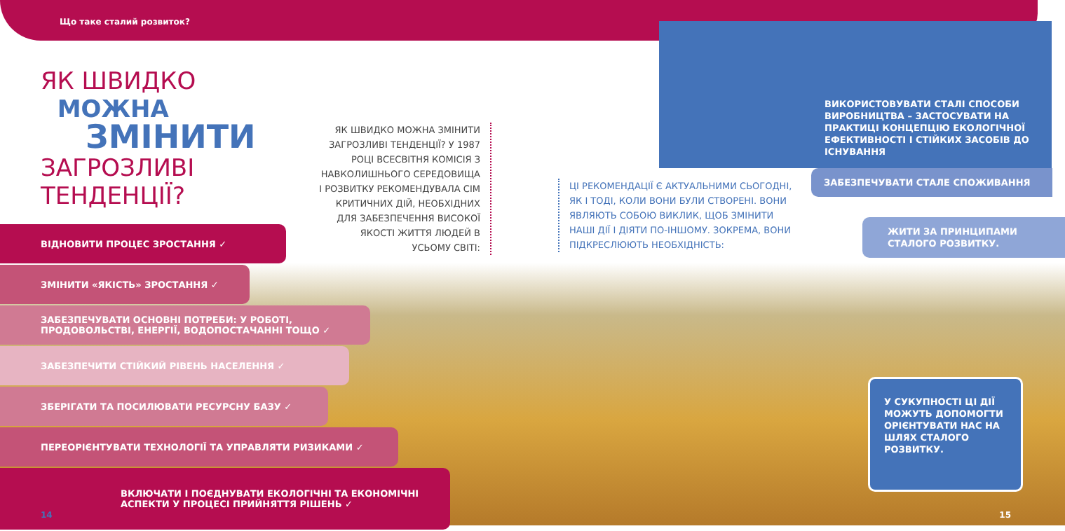Що таке сталий розвиток?
ЯК ШВИДКО
МОЖНА
ЗМІНИТИ
ЗАГРОЗЛИВІ
ТЕНДЕНЦІЇ?
ЯК ШВИДКО МОЖНА ЗМІНИТИ ЗАГРОЗЛИВІ ТЕНДЕНЦІЇ? У 1987 РОЦІ ВСЕСВІТНЯ КОМІСІЯ З НАВКОЛИШНЬОГО СЕРЕДОВИЩА І РОЗВИТКУ РЕКОМЕНДУВАЛА СІМ КРИТИЧНИХ ДІЙ, НЕОБХІДНИХ ДЛЯ ЗАБЕЗПЕЧЕННЯ ВИСОКОЇ ЯКОСТІ ЖИТТЯ ЛЮДЕЙ В УСЬОМУ СВІТІ:
ЦІ РЕКОМЕНДАЦІЇ Є АКТУАЛЬНИМИ СЬОГОДНІ, ЯК І ТОДІ, КОЛИ ВОНИ БУЛИ СТВОРЕНІ. ВОНИ ЯВЛЯЮТЬ СОБОЮ ВИКЛИК, ЩОБ ЗМІНИТИ НАШІ ДІЇ І ДІЯТИ ПО-ІНШОМУ. ЗОКРЕМА, ВОНИ ПІДКРЕСЛЮЮТЬ НЕОБХІДНІСТЬ:
ВІДНОВИТИ ПРОЦЕС ЗРОСТАННЯ ✓
ЗМІНИТИ «ЯКІСТЬ» ЗРОСТАННЯ ✓
ЗАБЕЗПЕЧУВАТИ ОСНОВНІ ПОТРЕБИ: У РОБОТІ, ПРОДОВОЛЬСТВІ, ЕНЕРГІЇ, ВОДОПОСТАЧАННІ ТОЩО ✓
ЗАБЕЗПЕЧИТИ СТІЙКИЙ РІВЕНЬ НАСЕЛЕННЯ ✓
ЗБЕРІГАТИ ТА ПОСИЛЮВАТИ РЕСУРСНУ БАЗУ ✓
ПЕРЕОРІЄНТУВАТИ ТЕХНОЛОГІЇ ТА УПРАВЛЯТИ РИЗИКАМИ ✓
ВКЛЮЧАТИ І ПОЄДНУВАТИ ЕКОЛОГІЧНІ ТА ЕКОНОМІЧНІ АСПЕКТИ У ПРОЦЕСІ ПРИЙНЯТТЯ РІШЕНЬ ✓
ВИКОРИСТОВУВАТИ СТАЛІ СПОСОБИ ВИРОБНИЦТВА – ЗАСТОСУВАТИ НА ПРАКТИЦІ КОНЦЕПЦІЮ ЕКОЛОГІЧНОЇ ЕФЕКТИВНОСТІ І СТІЙКИХ ЗАСОБІВ ДО ІСНУВАННЯ
ЗАБЕЗПЕЧУВАТИ СТАЛЕ СПОЖИВАННЯ
ЖИТИ ЗА ПРИНЦИПАМИ СТАЛОГО РОЗВИТКУ.
У СУКУПНОСТІ ЦІ ДІЇ МОЖУТЬ ДОПОМОГТИ ОРІЄНТУВАТИ НАС НА ШЛЯХ СТАЛОГО РОЗВИТКУ.
14 15